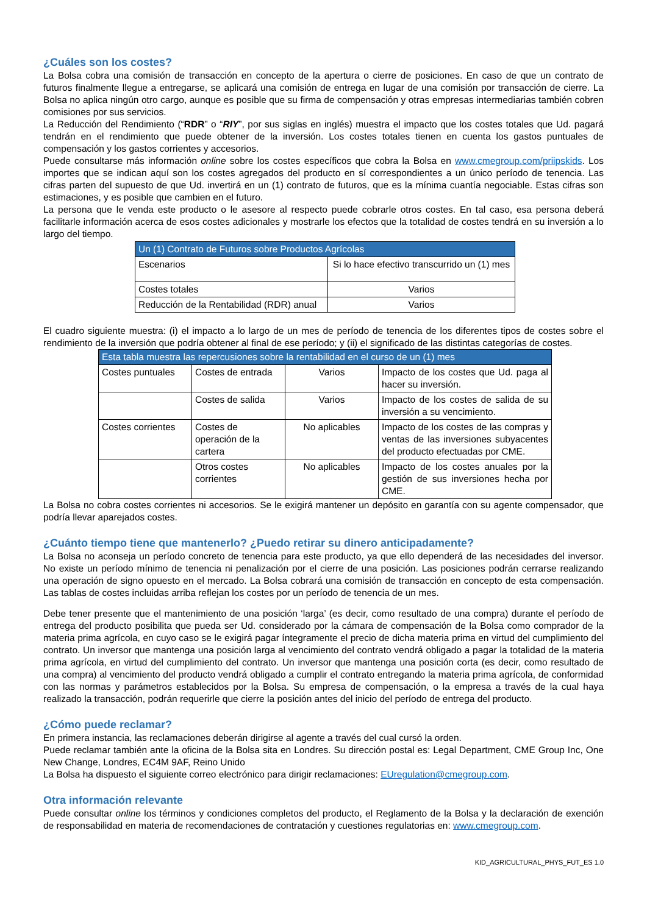¿Cuáles son los costes?
La Bolsa cobra una comisión de transacción en concepto de la apertura o cierre de posiciones. En caso de que un contrato de futuros finalmente llegue a entregarse, se aplicará una comisión de entrega en lugar de una comisión por transacción de cierre. La Bolsa no aplica ningún otro cargo, aunque es posible que su firma de compensación y otras empresas intermediarias también cobren comisiones por sus servicios.
La Reducción del Rendimiento (“RDR” o “RIY”, por sus siglas en inglés) muestra el impacto que los costes totales que Ud. pagará tendrán en el rendimiento que puede obtener de la inversión. Los costes totales tienen en cuenta los gastos puntuales de compensación y los gastos corrientes y accesorios.
Puede consultarse más información online sobre los costes específicos que cobra la Bolsa en www.cmegroup.com/priipskids. Los importes que se indican aquí son los costes agregados del producto en sí correspondientes a un único período de tenencia. Las cifras parten del supuesto de que Ud. invertirá en un (1) contrato de futuros, que es la mínima cuantía negociable. Estas cifras son estimaciones, y es posible que cambien en el futuro.
La persona que le venda este producto o le asesore al respecto puede cobrarle otros costes. En tal caso, esa persona deberá facilitarle información acerca de esos costes adicionales y mostrarle los efectos que la totalidad de costes tendrá en su inversión a lo largo del tiempo.
| Un (1) Contrato de Futuros sobre Productos Agrícolas | |
| Escenarios | Si lo hace efectivo transcurrido un (1) mes |
| Costes totales | Varios |
| Reducción de la Rentabilidad (RDR) anual | Varios |
El cuadro siguiente muestra: (i) el impacto a lo largo de un mes de período de tenencia de los diferentes tipos de costes sobre el rendimiento de la inversión que podría obtener al final de ese período; y (ii) el significado de las distintas categorías de costes.
| Esta tabla muestra las repercusiones sobre la rentabilidad en el curso de un (1) mes | | | |
| Costes puntuales | Costes de entrada | Varios | Impacto de los costes que Ud. paga al hacer su inversión. |
| | Costes de salida | Varios | Impacto de los costes de salida de su inversión a su vencimiento. |
| Costes corrientes | Costes de operación de la cartera | No aplicables | Impacto de los costes de las compras y ventas de las inversiones subyacentes del producto efectuadas por CME. |
| | Otros costes corrientes | No aplicables | Impacto de los costes anuales por la gestión de sus inversiones hecha por CME. |
La Bolsa no cobra costes corrientes ni accesorios. Se le exigirá mantener un depósito en garantía con su agente compensador, que podría llevar aparejados costes.
¿Cuánto tiempo tiene que mantenerlo? ¿Puedo retirar su dinero anticipadamente?
La Bolsa no aconseja un período concreto de tenencia para este producto, ya que ello dependerá de las necesidades del inversor. No existe un período mínimo de tenencia ni penalización por el cierre de una posición. Las posiciones podrán cerrarse realizando una operación de signo opuesto en el mercado. La Bolsa cobrará una comisión de transacción en concepto de esta compensación. Las tablas de costes incluidas arriba reflejan los costes por un período de tenencia de un mes.
Debe tener presente que el mantenimiento de una posición ‘larga’ (es decir, como resultado de una compra) durante el período de entrega del producto posibilita que pueda ser Ud. considerado por la cámara de compensación de la Bolsa como comprador de la materia prima agrícola, en cuyo caso se le exigirá pagar íntegramente el precio de dicha materia prima en virtud del cumplimiento del contrato. Un inversor que mantenga una posición larga al vencimiento del contrato vendrá obligado a pagar la totalidad de la materia prima agrícola, en virtud del cumplimiento del contrato. Un inversor que mantenga una posición corta (es decir, como resultado de una compra) al vencimiento del producto vendrá obligado a cumplir el contrato entregando la materia prima agrícola, de conformidad con las normas y parámetros establecidos por la Bolsa. Su empresa de compensación, o la empresa a través de la cual haya realizado la transacción, podrán requerirle que cierre la posición antes del inicio del período de entrega del producto.
¿Cómo puede reclamar?
En primera instancia, las reclamaciones deberán dirigirse al agente a través del cual cursó la orden.
Puede reclamar también ante la oficina de la Bolsa sita en Londres. Su dirección postal es: Legal Department, CME Group Inc, One New Change, Londres, EC4M 9AF, Reino Unido
La Bolsa ha dispuesto el siguiente correo electrónico para dirigir reclamaciones: EUregulation@cmegroup.com.
Otra información relevante
Puede consultar online los términos y condiciones completos del producto, el Reglamento de la Bolsa y la declaración de exención de responsabilidad en materia de recomendaciones de contratación y cuestiones regulatorias en: www.cmegroup.com.
KID_AGRICULTURAL_PHYS_FUT_ES 1.0